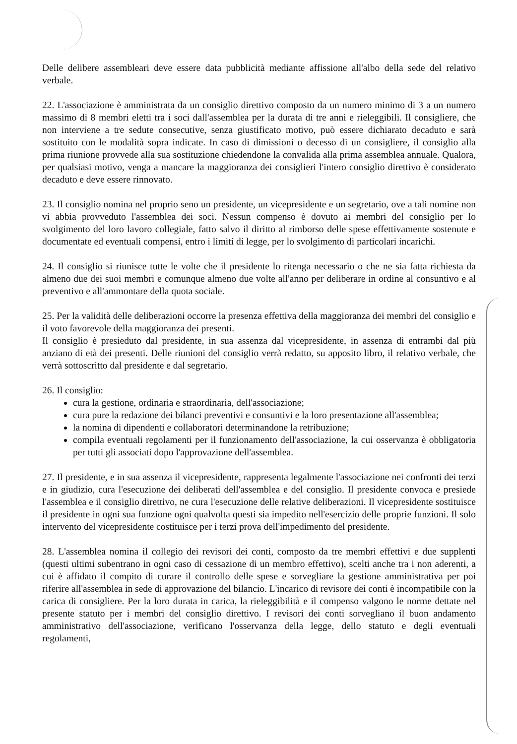Delle delibere assembleari deve essere data pubblicità mediante affissione all'albo della sede del relativo verbale.
22. L'associazione è amministrata da un consiglio direttivo composto da un numero minimo di 3 a un numero massimo di 8 membri eletti tra i soci dall'assemblea per la durata di tre anni e rieleggibili. Il consigliere, che non interviene a tre sedute consecutive, senza giustificato motivo, può essere dichiarato decaduto e sarà sostituito con le modalità sopra indicate. In caso di dimissioni o decesso di un consigliere, il consiglio alla prima riunione provvede alla sua sostituzione chiedendone la convalida alla prima assemblea annuale. Qualora, per qualsiasi motivo, venga a mancare la maggioranza dei consiglieri l'intero consiglio direttivo è considerato decaduto e deve essere rinnovato.
23. Il consiglio nomina nel proprio seno un presidente, un vicepresidente e un segretario, ove a tali nomine non vi abbia provveduto l'assemblea dei soci. Nessun compenso è dovuto ai membri del consiglio per lo svolgimento del loro lavoro collegiale, fatto salvo il diritto al rimborso delle spese effettivamente sostenute e documentate ed eventuali compensi, entro i limiti di legge, per lo svolgimento di particolari incarichi.
24. Il consiglio si riunisce tutte le volte che il presidente lo ritenga necessario o che ne sia fatta richiesta da almeno due dei suoi membri e comunque almeno due volte all'anno per deliberare in ordine al consuntivo e al preventivo e all'ammontare della quota sociale.
25. Per la validità delle deliberazioni occorre la presenza effettiva della maggioranza dei membri del consiglio e il voto favorevole della maggioranza dei presenti.
Il consiglio è presieduto dal presidente, in sua assenza dal vicepresidente, in assenza di entrambi dal più anziano di età dei presenti. Delle riunioni del consiglio verrà redatto, su apposito libro, il relativo verbale, che verrà sottoscritto dal presidente e dal segretario.
26. Il consiglio:
cura la gestione, ordinaria e straordinaria, dell'associazione;
cura pure la redazione dei bilanci preventivi e consuntivi e la loro presentazione all'assemblea;
la nomina di dipendenti e collaboratori determinandone la retribuzione;
compila eventuali regolamenti per il funzionamento dell'associazione, la cui osservanza è obbligatoria per tutti gli associati dopo l'approvazione dell'assemblea.
27. Il presidente, e in sua assenza il vicepresidente, rappresenta legalmente l'associazione nei confronti dei terzi e in giudizio, cura l'esecuzione dei deliberati dell'assemblea e del consiglio. Il presidente convoca e presiede l'assemblea e il consiglio direttivo, ne cura l'esecuzione delle relative deliberazioni. Il vicepresidente sostituisce il presidente in ogni sua funzione ogni qualvolta questi sia impedito nell'esercizio delle proprie funzioni. Il solo intervento del vicepresidente costituisce per i terzi prova dell'impedimento del presidente.
28. L'assemblea nomina il collegio dei revisori dei conti, composto da tre membri effettivi e due supplenti (questi ultimi subentrano in ogni caso di cessazione di un membro effettivo), scelti anche tra i non aderenti, a cui è affidato il compito di curare il controllo delle spese e sorvegliare la gestione amministrativa per poi riferire all'assemblea in sede di approvazione del bilancio. L'incarico di revisore dei conti è incompatibile con la carica di consigliere. Per la loro durata in carica, la rieleggibilità e il compenso valgono le norme dettate nel presente statuto per i membri del consiglio direttivo. I revisori dei conti sorvegliano il buon andamento amministrativo dell'associazione, verificano l'osservanza della legge, dello statuto e degli eventuali regolamenti,